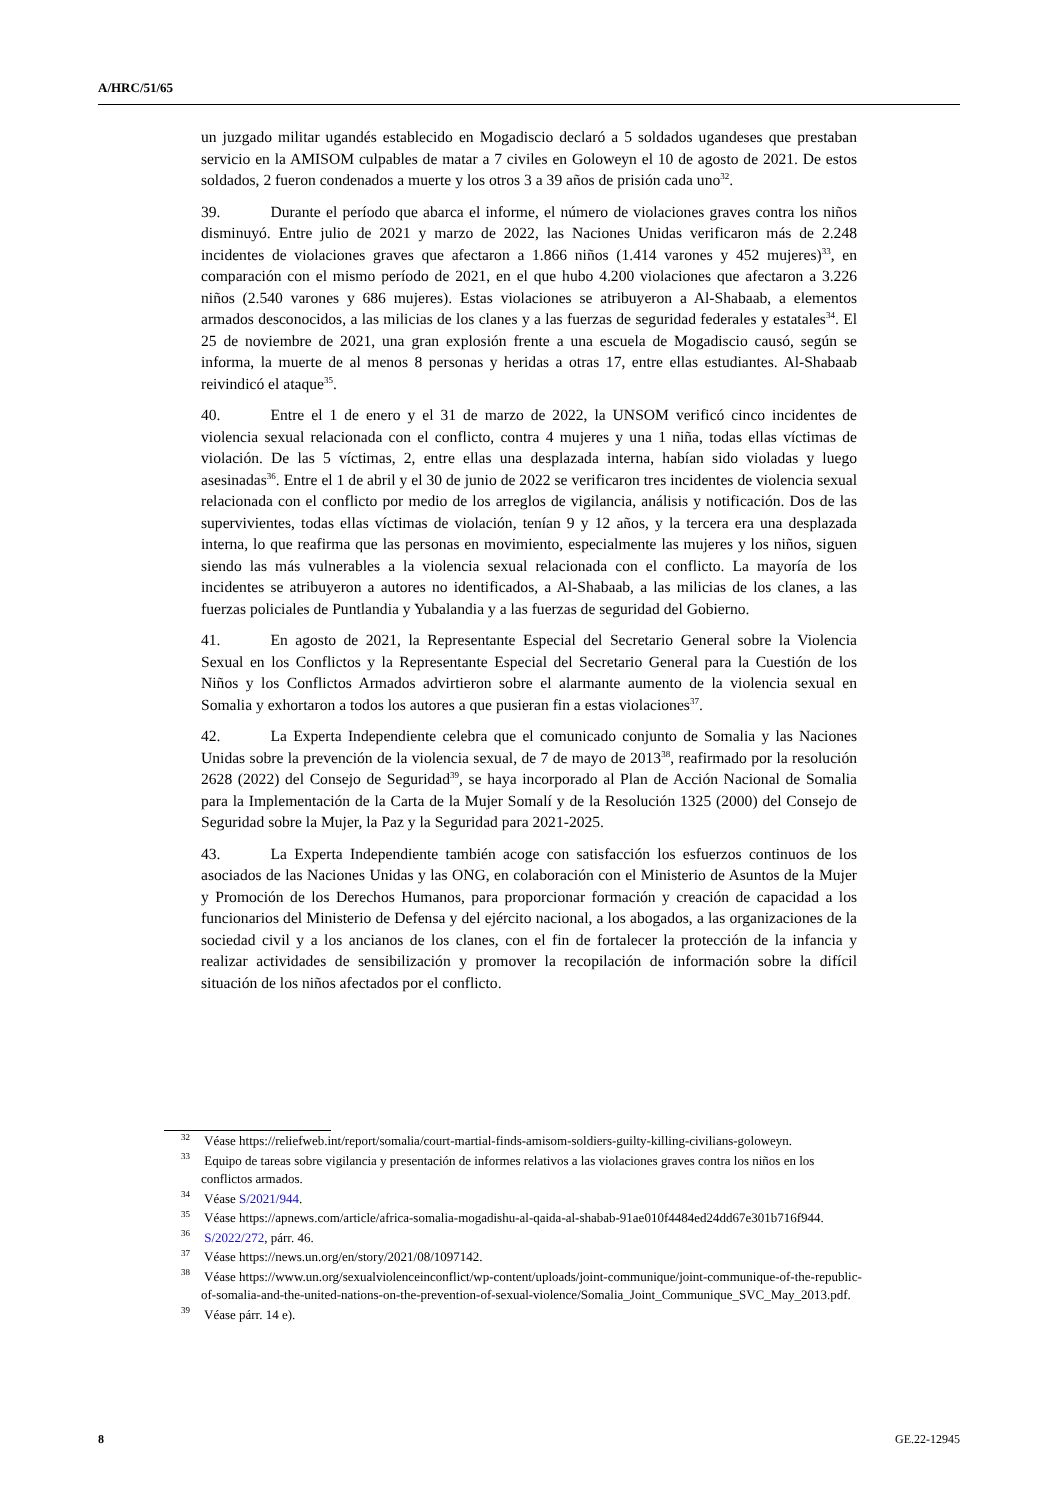A/HRC/51/65
un juzgado militar ugandés establecido en Mogadiscio declaró a 5 soldados ugandeses que prestaban servicio en la AMISOM culpables de matar a 7 civiles en Goloweyn el 10 de agosto de 2021. De estos soldados, 2 fueron condenados a muerte y los otros 3 a 39 años de prisión cada uno<sup>32</sup>.
39. Durante el período que abarca el informe, el número de violaciones graves contra los niños disminuyó. Entre julio de 2021 y marzo de 2022, las Naciones Unidas verificaron más de 2.248 incidentes de violaciones graves que afectaron a 1.866 niños (1.414 varones y 452 mujeres)<sup>33</sup>, en comparación con el mismo período de 2021, en el que hubo 4.200 violaciones que afectaron a 3.226 niños (2.540 varones y 686 mujeres). Estas violaciones se atribuyeron a Al-Shabaab, a elementos armados desconocidos, a las milicias de los clanes y a las fuerzas de seguridad federales y estatales<sup>34</sup>. El 25 de noviembre de 2021, una gran explosión frente a una escuela de Mogadiscio causó, según se informa, la muerte de al menos 8 personas y heridas a otras 17, entre ellas estudiantes. Al-Shabaab reivindicó el ataque<sup>35</sup>.
40. Entre el 1 de enero y el 31 de marzo de 2022, la UNSOM verificó cinco incidentes de violencia sexual relacionada con el conflicto, contra 4 mujeres y una 1 niña, todas ellas víctimas de violación. De las 5 víctimas, 2, entre ellas una desplazada interna, habían sido violadas y luego asesinadas<sup>36</sup>. Entre el 1 de abril y el 30 de junio de 2022 se verificaron tres incidentes de violencia sexual relacionada con el conflicto por medio de los arreglos de vigilancia, análisis y notificación. Dos de las supervivientes, todas ellas víctimas de violación, tenían 9 y 12 años, y la tercera era una desplazada interna, lo que reafirma que las personas en movimiento, especialmente las mujeres y los niños, siguen siendo las más vulnerables a la violencia sexual relacionada con el conflicto. La mayoría de los incidentes se atribuyeron a autores no identificados, a Al-Shabaab, a las milicias de los clanes, a las fuerzas policiales de Puntlandia y Yubalandia y a las fuerzas de seguridad del Gobierno.
41. En agosto de 2021, la Representante Especial del Secretario General sobre la Violencia Sexual en los Conflictos y la Representante Especial del Secretario General para la Cuestión de los Niños y los Conflictos Armados advirtieron sobre el alarmante aumento de la violencia sexual en Somalia y exhortaron a todos los autores a que pusieran fin a estas violaciones<sup>37</sup>.
42. La Experta Independiente celebra que el comunicado conjunto de Somalia y las Naciones Unidas sobre la prevención de la violencia sexual, de 7 de mayo de 2013<sup>38</sup>, reafirmado por la resolución 2628 (2022) del Consejo de Seguridad<sup>39</sup>, se haya incorporado al Plan de Acción Nacional de Somalia para la Implementación de la Carta de la Mujer Somalí y de la Resolución 1325 (2000) del Consejo de Seguridad sobre la Mujer, la Paz y la Seguridad para 2021-2025.
43. La Experta Independiente también acoge con satisfacción los esfuerzos continuos de los asociados de las Naciones Unidas y las ONG, en colaboración con el Ministerio de Asuntos de la Mujer y Promoción de los Derechos Humanos, para proporcionar formación y creación de capacidad a los funcionarios del Ministerio de Defensa y del ejército nacional, a los abogados, a las organizaciones de la sociedad civil y a los ancianos de los clanes, con el fin de fortalecer la protección de la infancia y realizar actividades de sensibilización y promover la recopilación de información sobre la difícil situación de los niños afectados por el conflicto.
<sup>32</sup> Véase https://reliefweb.int/report/somalia/court-martial-finds-amisom-soldiers-guilty-killing-civilians-goloweyn.
<sup>33</sup> Equipo de tareas sobre vigilancia y presentación de informes relativos a las violaciones graves contra los niños en los conflictos armados.
<sup>34</sup> Véase S/2021/944.
<sup>35</sup> Véase https://apnews.com/article/africa-somalia-mogadishu-al-qaida-al-shabab-91ae010f4484ed24dd67e301b716f944.
<sup>36</sup> S/2022/272, párr. 46.
<sup>37</sup> Véase https://news.un.org/en/story/2021/08/1097142.
<sup>38</sup> Véase https://www.un.org/sexualviolenceinconflict/wp-content/uploads/joint-communique/joint-communique-of-the-republic-of-somalia-and-the-united-nations-on-the-prevention-of-sexual-violence/Somalia_Joint_Communique_SVC_May_2013.pdf.
<sup>39</sup> Véase párr. 14 e).
8 GE.22-12945